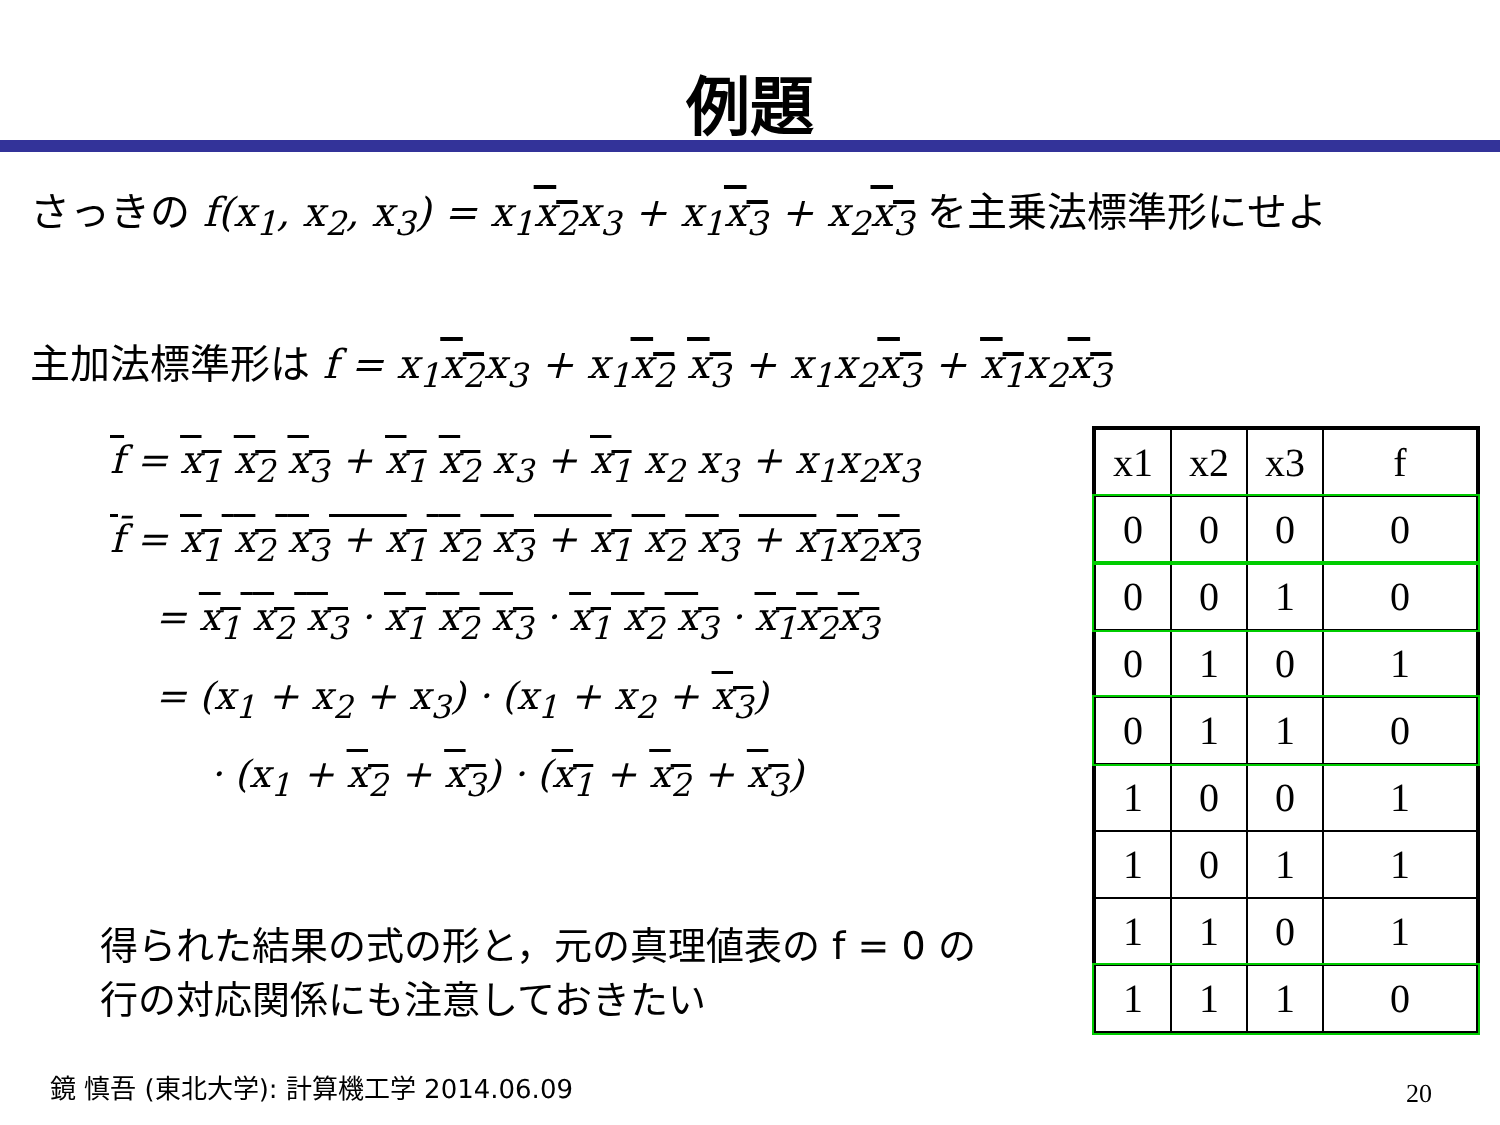例題
さっきの f(x<sub>1</sub>, x<sub>2</sub>, x<sub>3</sub>) = x<sub>1</sub>x<sub>2</sub>x<sub>3</sub> + x<sub>1</sub>x<sub>3</sub> + x<sub>2</sub>x<sub>3</sub> を主乗法標準形にせよ
主加法標準形は f = x<sub>1</sub>x<sub>2</sub>x<sub>3</sub> + x<sub>1</sub>x<sub>2</sub> x<sub>3</sub> + x<sub>1</sub>x<sub>2</sub>x<sub>3</sub> + x<sub>1</sub>x<sub>2</sub>x<sub>3</sub>
f = x<sub>1</sub> x<sub>2</sub> x<sub>3</sub> + x<sub>1</sub> x<sub>2</sub> x<sub>3</sub> + x<sub>1</sub> x<sub>2</sub> x<sub>3</sub> + x<sub>1</sub>x<sub>2</sub>x<sub>3</sub>
f̄ = x<sub>1</sub> x<sub>2</sub> x<sub>3</sub> + x<sub>1</sub> x<sub>2</sub> x<sub>3</sub> + x<sub>1</sub> x<sub>2</sub> x<sub>3</sub> + x<sub>1</sub>x<sub>2</sub>x<sub>3</sub>
= x<sub>1</sub> x<sub>2</sub> x<sub>3</sub> · x<sub>1</sub> x<sub>2</sub> x<sub>3</sub> · x<sub>1</sub> x<sub>2</sub> x<sub>3</sub> · x<sub>1</sub>x<sub>2</sub>x<sub>3</sub>
= (x<sub>1</sub> + x<sub>2</sub> + x<sub>3</sub>) · (x<sub>1</sub> + x<sub>2</sub> + x<sub>3</sub>)
· (x<sub>1</sub> + x<sub>2</sub> + x<sub>3</sub>) · (x<sub>1</sub> + x<sub>2</sub> + x<sub>3</sub>)
得られた結果の式の形と，元の真理値表の f = 0 の
行の対応関係にも注意しておきたい
| x1 | x2 | x3 | f |
| --- | --- | --- | --- |
| 0 | 0 | 0 | 0 |
| 0 | 0 | 1 | 0 |
| 0 | 1 | 0 | 1 |
| 0 | 1 | 1 | 0 |
| 1 | 0 | 0 | 1 |
| 1 | 0 | 1 | 1 |
| 1 | 1 | 0 | 1 |
| 1 | 1 | 1 | 0 |
鏡 慎吾 (東北大学): 計算機工学 2014.06.09
20